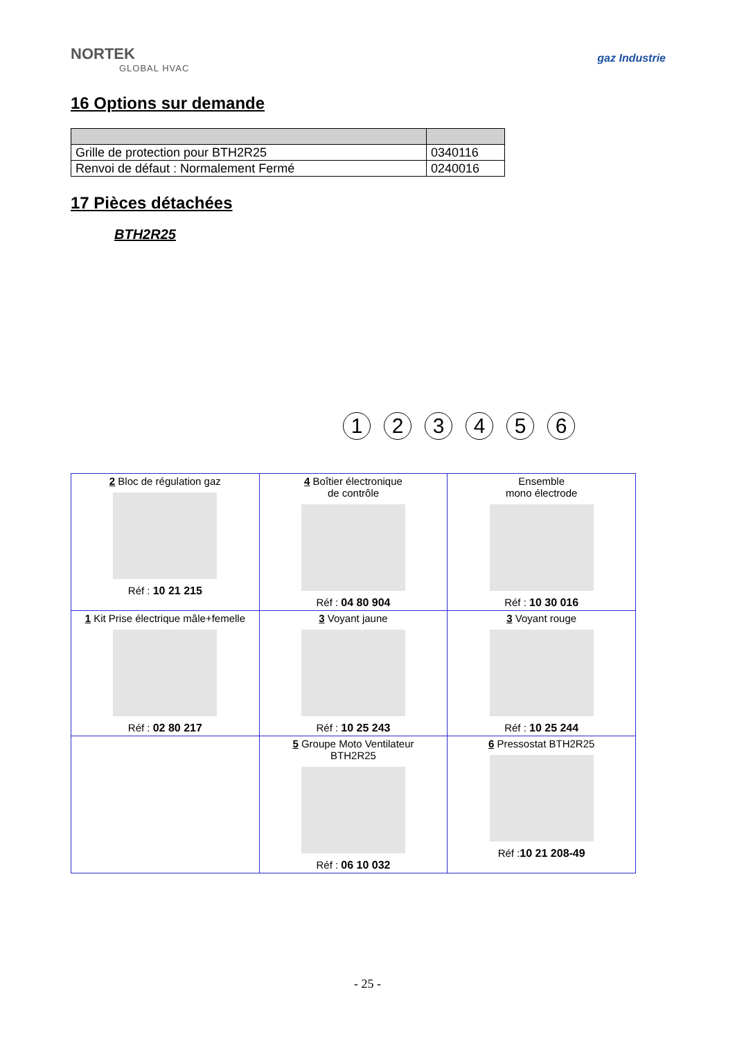NORTEK
GLOBAL HVAC
gaz Industrie
16 Options sur demande
| Grille de protection pour BTH2R25 | 0340116 |
| Renvoi de défaut : Normalement Fermé | 0240016 |
17 Pièces détachées
BTH2R25
123456
| 2 Bloc de régulation gaz Réf : 10 21 215 | 4 Boîtier électronique de contrôle Réf : 04 80 904 | Ensemble mono électrode Réf : 10 30 016 |
| 1 Kit Prise électrique mâle+femelle Réf : 02 80 217 | 3 Voyant jaune Réf : 10 25 243 | 3 Voyant rouge Réf : 10 25 244 |
| | 5 Groupe Moto Ventilateur BTH2R25 Réf : 06 10 032 | 6 Pressostat BTH2R25 Réf : 10 21 208-49 |
- 25 -